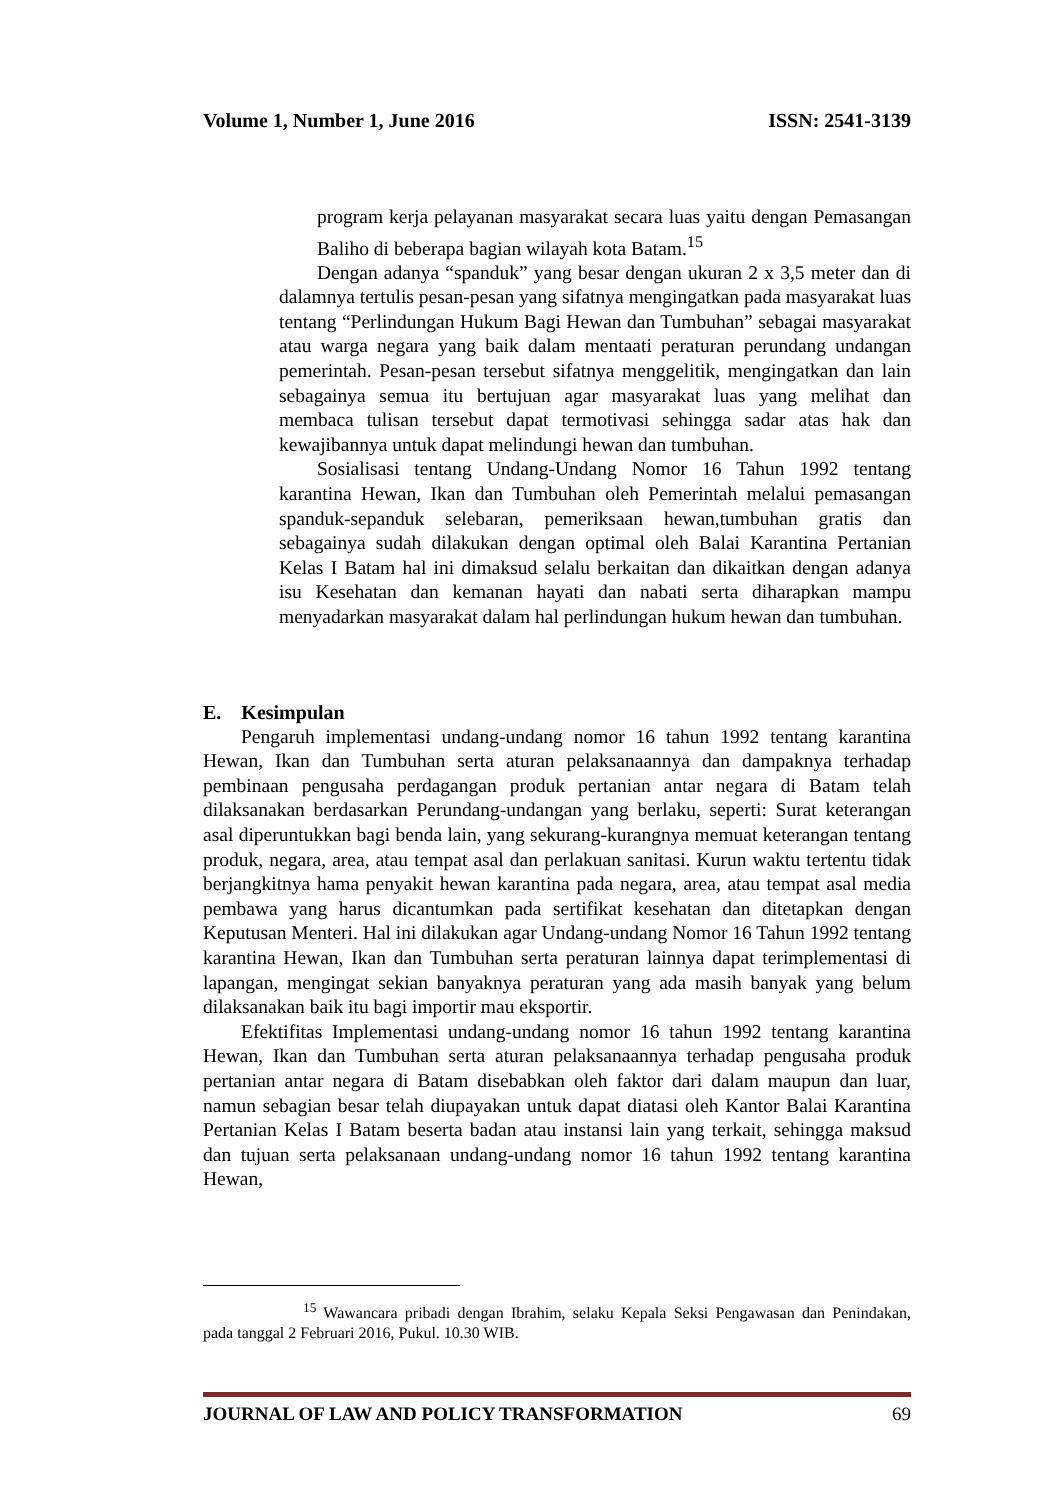Volume 1, Number 1, June 2016 ISSN: 2541-3139
program kerja pelayanan masyarakat secara luas yaitu dengan Pemasangan Baliho di beberapa bagian wilayah kota Batam.<sup>15</sup>
Dengan adanya “spanduk” yang besar dengan ukuran 2 x 3,5 meter dan di dalamnya tertulis pesan-pesan yang sifatnya mengingatkan pada masyarakat luas tentang “Perlindungan Hukum Bagi Hewan dan Tumbuhan” sebagai masyarakat atau warga negara yang baik dalam mentaati peraturan perundang undangan pemerintah. Pesan-pesan tersebut sifatnya menggelitik, mengingatkan dan lain sebagainya semua itu bertujuan agar masyarakat luas yang melihat dan membaca tulisan tersebut dapat termotivasi sehingga sadar atas hak dan kewajibannya untuk dapat melindungi hewan dan tumbuhan.
Sosialisasi tentang Undang-Undang Nomor 16 Tahun 1992 tentang karantina Hewan, Ikan dan Tumbuhan oleh Pemerintah melalui pemasangan spanduk-sepanduk selebaran, pemeriksaan hewan,tumbuhan gratis dan sebagainya sudah dilakukan dengan optimal oleh Balai Karantina Pertanian Kelas I Batam hal ini dimaksud selalu berkaitan dan dikaitkan dengan adanya isu Kesehatan dan kemanan hayati dan nabati serta diharapkan mampu menyadarkan masyarakat dalam hal perlindungan hukum hewan dan tumbuhan.
E. Kesimpulan
Pengaruh implementasi undang-undang nomor 16 tahun 1992 tentang karantina Hewan, Ikan dan Tumbuhan serta aturan pelaksanaannya dan dampaknya terhadap pembinaan pengusaha perdagangan produk pertanian antar negara di Batam telah dilaksanakan berdasarkan Perundang-undangan yang berlaku, seperti: Surat keterangan asal diperuntukkan bagi benda lain, yang sekurang-kurangnya memuat keterangan tentang produk, negara, area, atau tempat asal dan perlakuan sanitasi. Kurun waktu tertentu tidak berjangkitnya hama penyakit hewan karantina pada negara, area, atau tempat asal media pembawa yang harus dicantumkan pada sertifikat kesehatan dan ditetapkan dengan Keputusan Menteri. Hal ini dilakukan agar Undang-undang Nomor 16 Tahun 1992 tentang karantina Hewan, Ikan dan Tumbuhan serta peraturan lainnya dapat terimplementasi di lapangan, mengingat sekian banyaknya peraturan yang ada masih banyak yang belum dilaksanakan baik itu bagi importir mau eksportir.
Efektifitas Implementasi undang-undang nomor 16 tahun 1992 tentang karantina Hewan, Ikan dan Tumbuhan serta aturan pelaksanaannya terhadap pengusaha produk pertanian antar negara di Batam disebabkan oleh faktor dari dalam maupun dan luar, namun sebagian besar telah diupayakan untuk dapat diatasi oleh Kantor Balai Karantina Pertanian Kelas I Batam beserta badan atau instansi lain yang terkait, sehingga maksud dan tujuan serta pelaksanaan undang-undang nomor 16 tahun 1992 tentang karantina Hewan,
<sup>15</sup> Wawancara pribadi dengan Ibrahim, selaku Kepala Seksi Pengawasan dan Penindakan, pada tanggal 2 Februari 2016, Pukul. 10.30 WIB.
JOURNAL OF LAW AND POLICY TRANSFORMATION 69